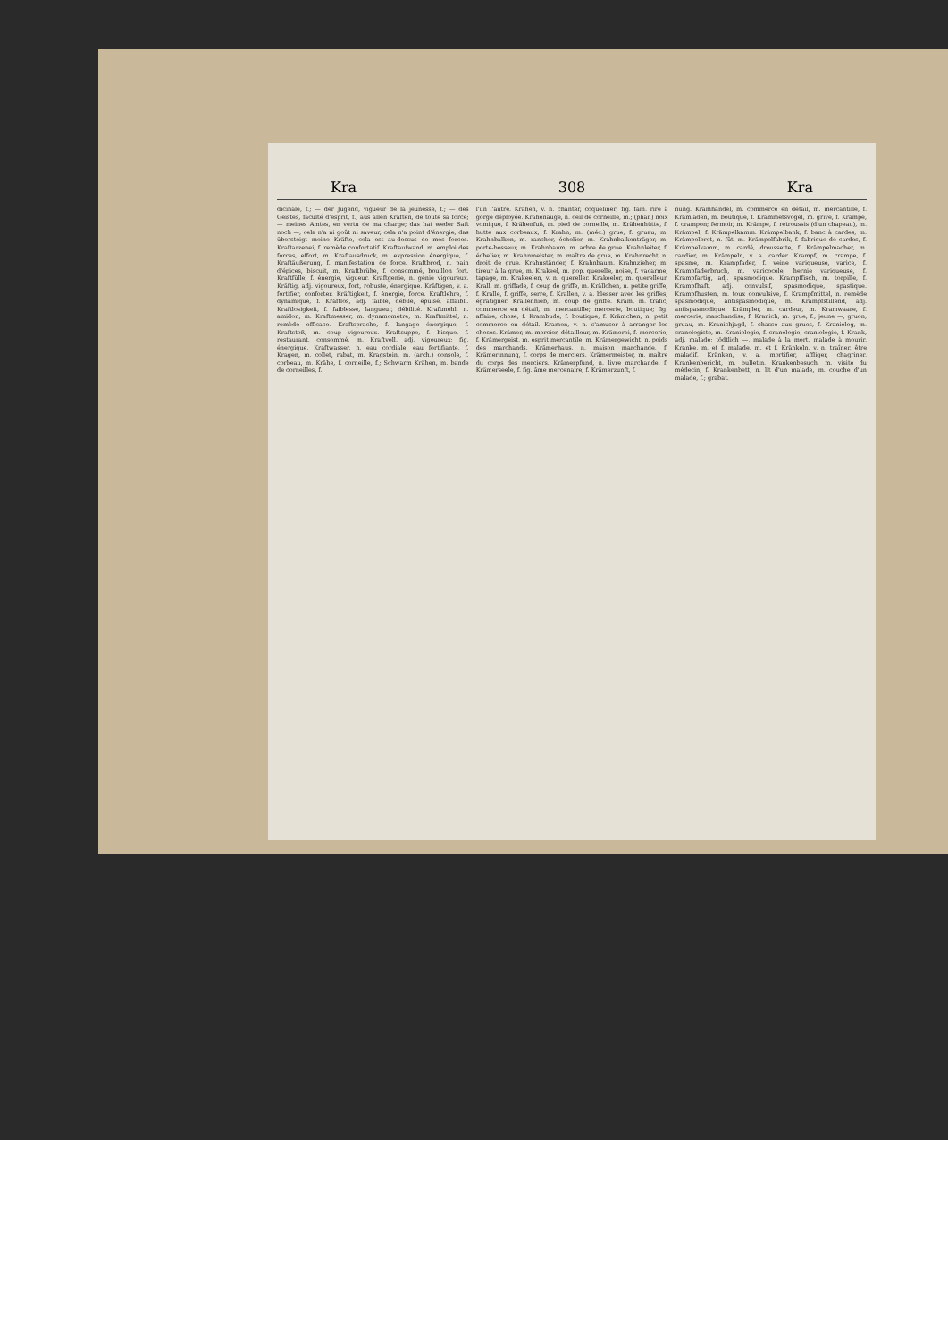Kra 308 Kra
dicinale, f.; — der Jugend, vigueur de la jeunesse, f.; — des Geistes, faculté d'esprit, f.; aus allen Kräften, de toute sa force; — meines Amtes, en vertu de ma charge; das hat weder Saft noch —, cela n'a ni goût ni saveur, cela n'a point d'énergie; das übersteigt meine Kräfte, cela est au-dessus de mes forces. Kraftarzenei, f. remède confortatif. Kraftaufwand, m. emploi des forces, effort, m. Kraftausdruck, m. expression énergique, f. Kraftäußerung, f. manifestation de force. Kraftbrod, n. pain d'épices, biscuit, m. Kraftbrühe, f. consommé, bouillon fort. Kraftfülle, f. énergie, vigueur. Kraftgenie, n. génie vigoureux. Kräftig, adj. vigoureux, fort, robuste, énergique. Kräftigen, v. a. fortifier, conforter. Kräftigkeit, f. énergie, force. Kraftlehre, f. dynamique, f. Kraftlos, adj. faible, débile, épuisé, affaibli. Kraftlosigkeit, f. faiblesse, langueur, débilité. Kraftmehl, n. amidon, m. Kraftmesser, m. dynamomètre, m. Kraftmittel, n. remède efficace. Kraftsprache, f. langage énergique, f. Kraftstoß, m. coup vigoureux. Kraftsuppe, f. bisque, f. restaurant, consommé, m. Kraftvoll, adj. vigoureux; fig. énergique. Kraftwasser, n. eau cordiale, eau fortifiante, f. Kragen, m. collet, rabat, m. Kragstein, m. (arch.) console, f. corbeau, m. Krähe, f. corneille, f.; Schwarm Krähen, m. bande de corneilles, f.
l'un l'autre. Krähen, v. n. chanter, coqueliner; fig. fam. rire à gorge déployée. Krähenauge, n. oeil de corneille, m.; (phar.) noix vomique, f. Krähenfuß, m. pied de corneille, m. Krähenhütte, f. hutte aux corbeaux, f. Krahn, m. (méc.) grue, f. gruau, m. Krahnbalken, m. rancher, échelier, m. Krahnbalkenträger, m. porte-bosseur, m. Krahnbaum, m. arbre de grue. Krahnleiter, f. échelier, m. Krahnmeister, m. maître de grue, m. Krahnrecht, n. droit de grue. Krahnständer, f. Krahnbaum. Krahnzieher, m. tireur à la grue, m. Krakeel, m. pop. querelle, noise, f. vacarme, tapage, m. Krakeelen, v. n. quereller. Krakeeler, m. querelleur. Krall, m. griffade, f. coup de griffe, m. Krällchen, n. petite griffe, f. Kralle, f. griffe, serre, f. Krallen, v. a. blesser avec les griffes, égratigner. Krallenhieb, m. coup de griffe. Kram, m. trafic, commerce en détail, m. mercantille; mercerie, boutique; fig. affaire, chose, f. Krambude, f. boutique, f. Krämchen, n. petit commerce en détail. Kramen, v. n. s'amuser à arranger les choses. Krämer, m. mercier, détailleur, m. Krämerei, f. mercerie, f. Krämergeist, m. esprit mercantile, m. Krämergewicht, n. poids des marchands. Krämerhaus, n. maison marchande, f. Krämerinnung, f. corps de merciers. Krämermeister, m. maître du corps des merciers. Krämerpfund, n. livre marchande, f. Krämerseele, f. fig. âme mercenaire, f. Krämerzunft, f.
nung. Kramhandel, m. commerce en détail, m. mercantille, f. Kramladen, m. boutique, f. Krammetsvogel, m. grive, f. Krampe, f. crampon; fermoir, m. Krämpe, f. retroussis (d'un chapeau), m. Krämpel, f. Krämpelkamm. Krämpelbank, f. banc à cardes, m. Krämpelbret, n. fût, m. Krämpelfabrik, f. fabrique de cardes, f. Krämpelkamm, m. cardé, droussette, f. Krämpelmacher, m. cardier, m. Krämpeln, v. a. carder. Krampf, m. crampe, f. spasme, m. Krampfader, f. veine variqueuse, varice, f. Krampfaderbruch, m. varicocèle, hernie variqueuse, f. Krampfartig, adj. spasmodique. Krampffisch, m. torpille, f. Krampfhaft, adj. convulsif, spasmodique, spastique. Krampfhusten, m. toux convulsive, f. Krampfmittel, n. remède spasmodique, antispasmodique, m. Krampfstillend, adj. antispasmodique. Krämpler, m. cardeur, m. Kramwaare, f. mercerie, marchandise, f. Kranich, m. grue, f.; jeune —, gruon, gruau, m. Kranichjagd, f. chasse aux grues, f. Kraniolog, m. cranologiste, m. Kraniologie, f. cranologie, craniologie, f. Krank, adj. malade; tödtlich —, malade à la mort, malade à mourir. Kranke, m. et f. malade, m. et f. Kränkeln, v. n. traîner, être maladif. Kränken, v. a. mortifier, affliger, chagriner. Krankenbericht, m. bulletin. Krankenbesuch, m. visite du médecin, f. Krankenbett, n. lit d'un malade, m. couche d'un malade, f.; grabat.